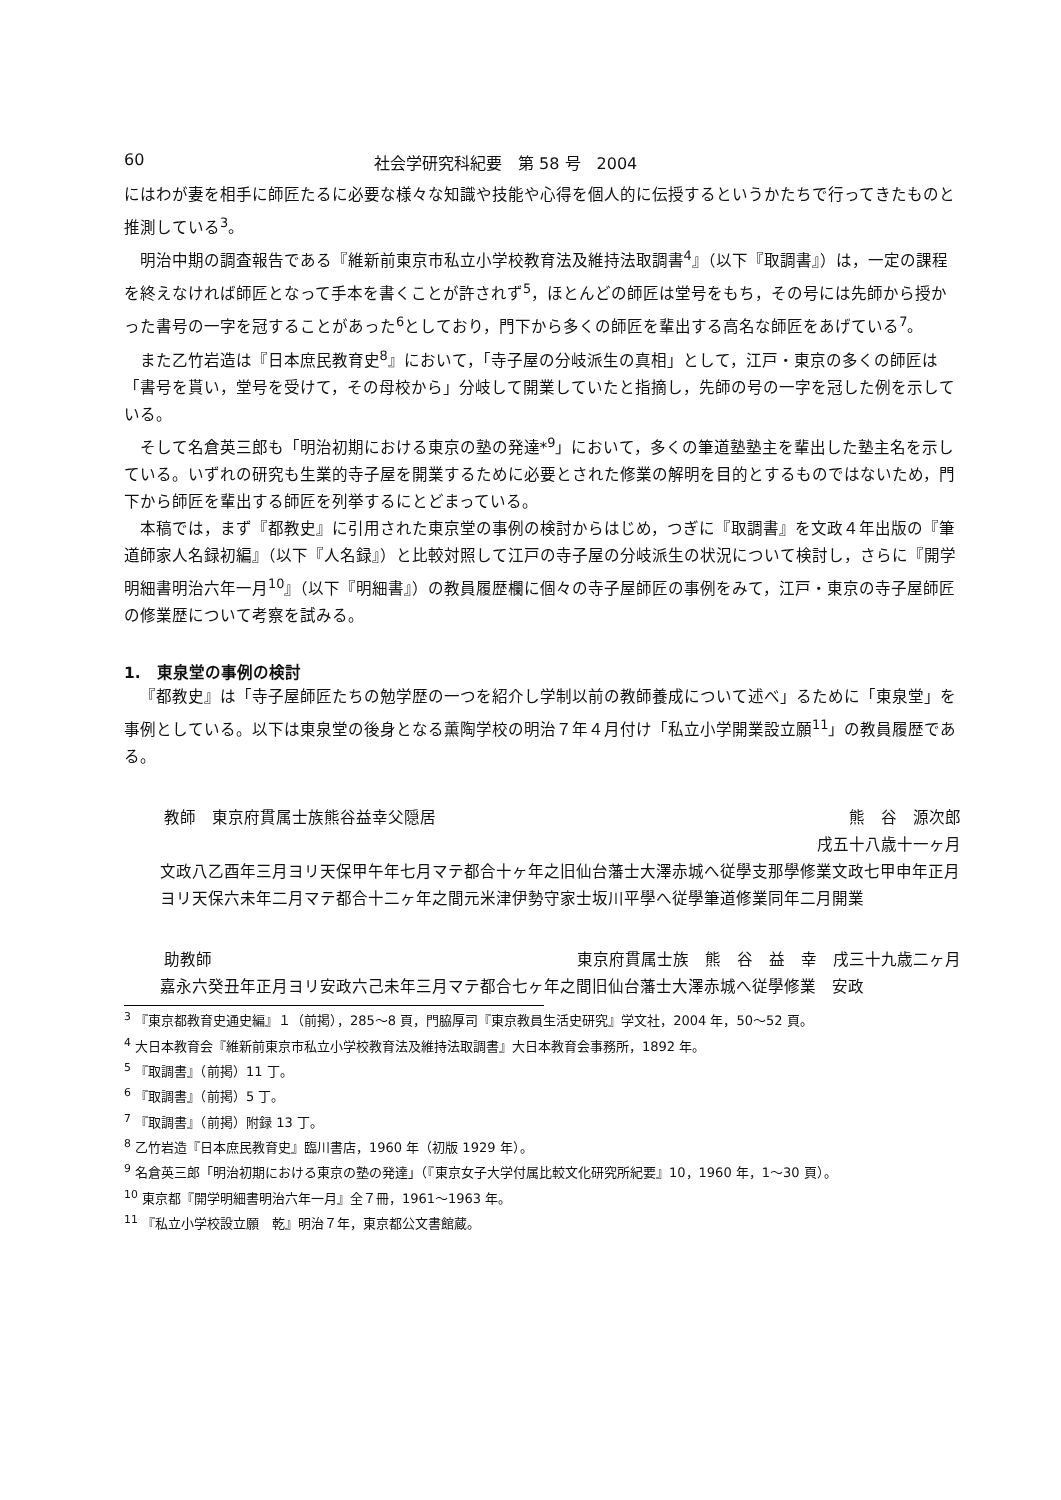60 社会学研究科紀要　第 58 号　2004
にはわが妻を相手に師匠たるに必要な様々な知識や技能や心得を個人的に伝授するというかたちで行ってきたものと推測している<sup>3</sup>。
明治中期の調査報告である『維新前東京市私立小学校教育法及維持法取調書<sup>4</sup>』（以下『取調書』）は，一定の課程を終えなければ師匠となって手本を書くことが許されず<sup>5</sup>，ほとんどの師匠は堂号をもち，その号には先師から授かった書号の一字を冠することがあった<sup>6</sup>としており，門下から多くの師匠を輩出する高名な師匠をあげている<sup>7</sup>。
また乙竹岩造は『日本庶民教育史<sup>8</sup>』において，「寺子屋の分岐派生の真相」として，江戸・東京の多くの師匠は「書号を貰い，堂号を受けて，その母校から」分岐して開業していたと指摘し，先師の号の一字を冠した例を示している。
そして名倉英三郎も「明治初期における東京の塾の発達*<sup>9</sup>」において，多くの筆道塾塾主を輩出した塾主名を示している。いずれの研究も生業的寺子屋を開業するために必要とされた修業の解明を目的とするものではないため，門下から師匠を輩出する師匠を列挙するにとどまっている。
本稿では，まず『都教史』に引用された東京堂の事例の検討からはじめ，つぎに『取調書』を文政４年出版の『筆道師家人名録初編』（以下『人名録』）と比較対照して江戸の寺子屋の分岐派生の状況について検討し，さらに『開学明細書明治六年一月<sup>10</sup>』（以下『明細書』）の教員履歴欄に個々の寺子屋師匠の事例をみて，江戸・東京の寺子屋師匠の修業歴について考察を試みる。
1.　東泉堂の事例の検討
『都教史』は「寺子屋師匠たちの勉学歴の一つを紹介し学制以前の教師養成について述べ」るために「東泉堂」を事例としている。以下は東泉堂の後身となる薫陶学校の明治７年４月付け「私立小学開業設立願<sup>11</sup>」の教員履歴である。
教師　東京府貫属士族熊谷益幸父隠居 熊　谷　源次郎
戌五十八歳十一ヶ月
文政八乙酉年三月ヨリ天保甲午年七月マテ都合十ヶ年之旧仙台藩士大澤赤城へ従學支那學修業文政七甲申年正月ヨリ天保六未年二月マテ都合十二ヶ年之間元米津伊勢守家士坂川平學へ従學筆道修業同年二月開業
助教師 東京府貫属士族　熊　谷　益　幸　戌三十九歳二ヶ月
嘉永六癸丑年正月ヨリ安政六己未年三月マテ都合七ヶ年之間旧仙台藩士大澤赤城へ従學修業　安政
<sup>3</sup> 『東京都教育史通史編』１（前掲），285～8 頁，門脇厚司『東京教員生活史研究』学文社，2004 年，50～52 頁。
<sup>4</sup> 大日本教育会『維新前東京市私立小学校教育法及維持法取調書』大日本教育会事務所，1892 年。
<sup>5</sup> 『取調書』（前掲）11 丁。
<sup>6</sup> 『取調書』（前掲）5 丁。
<sup>7</sup> 『取調書』（前掲）附録 13 丁。
<sup>8</sup> 乙竹岩造『日本庶民教育史』臨川書店，1960 年（初版 1929 年）。
<sup>9</sup> 名倉英三郎「明治初期における東京の塾の発達」（『東京女子大学付属比較文化研究所紀要』10，1960 年，1～30 頁）。
<sup>10</sup> 東京都『開学明細書明治六年一月』全７冊，1961～1963 年。
<sup>11</sup> 『私立小学校設立願　乾』明治７年，東京都公文書館蔵。